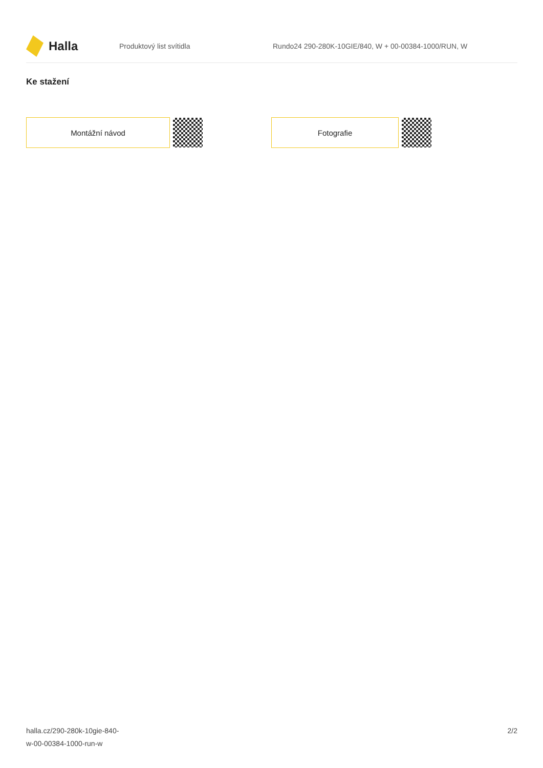Halla
Produktový list svítidla
Rundo24 290-280K-10GIE/840, W + 00-00384-1000/RUN, W
Ke stažení
Montážní návod Fotografie
halla.cz/290-280k-10gie-840-
w-00-00384-1000-run-w
2/2